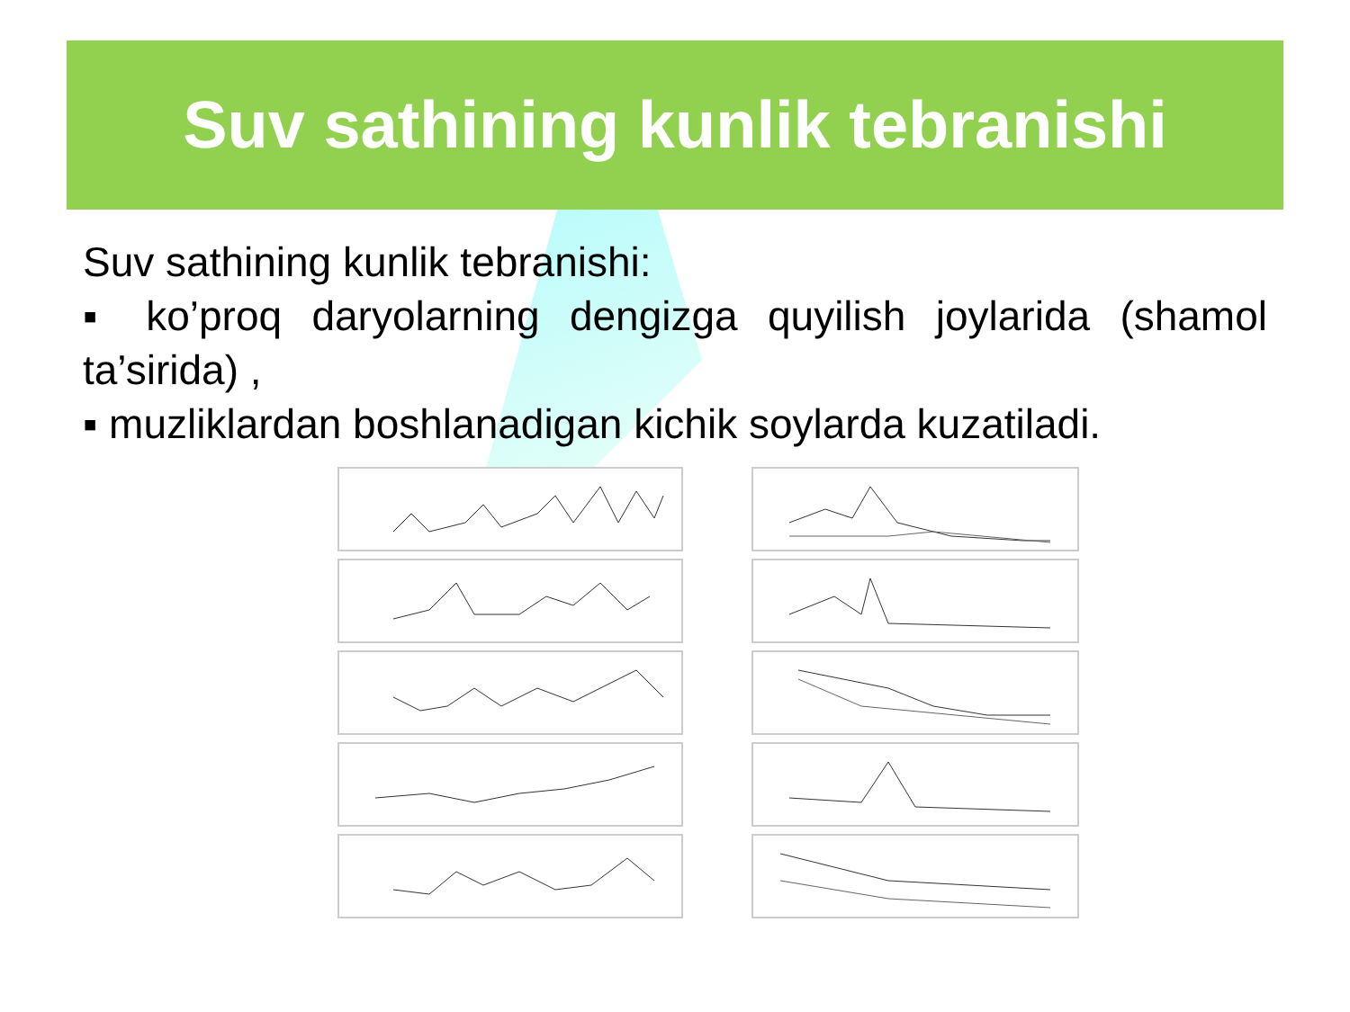Suv sathining kunlik tebranishi
Suv sathining kunlik tebranishi:
▪ ko’proq daryolarning dengizga quyilish joylarida (shamol ta’sirida) ,
▪ muzliklardan boshlanadigan kichik soylarda kuzatiladi.